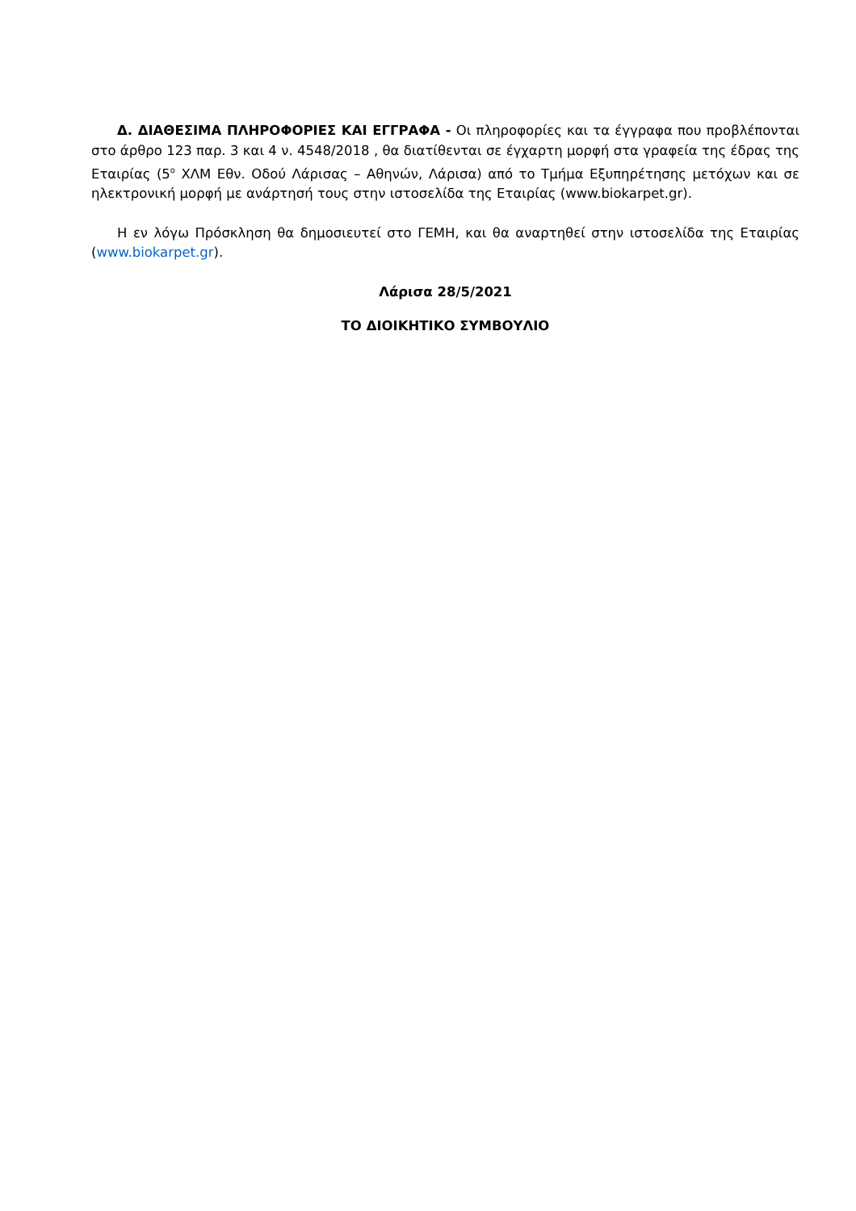Δ. ΔΙΑΘΕΣΙΜΑ ΠΛΗΡΟΦΟΡΙΕΣ ΚΑΙ ΕΓΓΡΑΦΑ - Οι πληροφορίες και τα έγγραφα που προβλέπονται στο άρθρο 123 παρ. 3 και 4 ν. 4548/2018 , θα διατίθενται σε έγχαρτη μορφή στα γραφεία της έδρας της Εταιρίας (5<sup>ο</sup> ΧΛΜ Εθν. Οδού Λάρισας – Αθηνών, Λάρισα) από το Τμήμα Εξυπηρέτησης μετόχων και σε ηλεκτρονική μορφή με ανάρτησή τους στην ιστοσελίδα της Εταιρίας (www.biokarpet.gr).
Η εν λόγω Πρόσκληση θα δημοσιευτεί στο ΓΕΜΗ, και θα αναρτηθεί στην ιστοσελίδα της Εταιρίας (www.biokarpet.gr).
Λάρισα 28/5/2021
ΤΟ ΔΙΟΙΚΗΤΙΚΟ ΣΥΜΒΟΥΛΙΟ